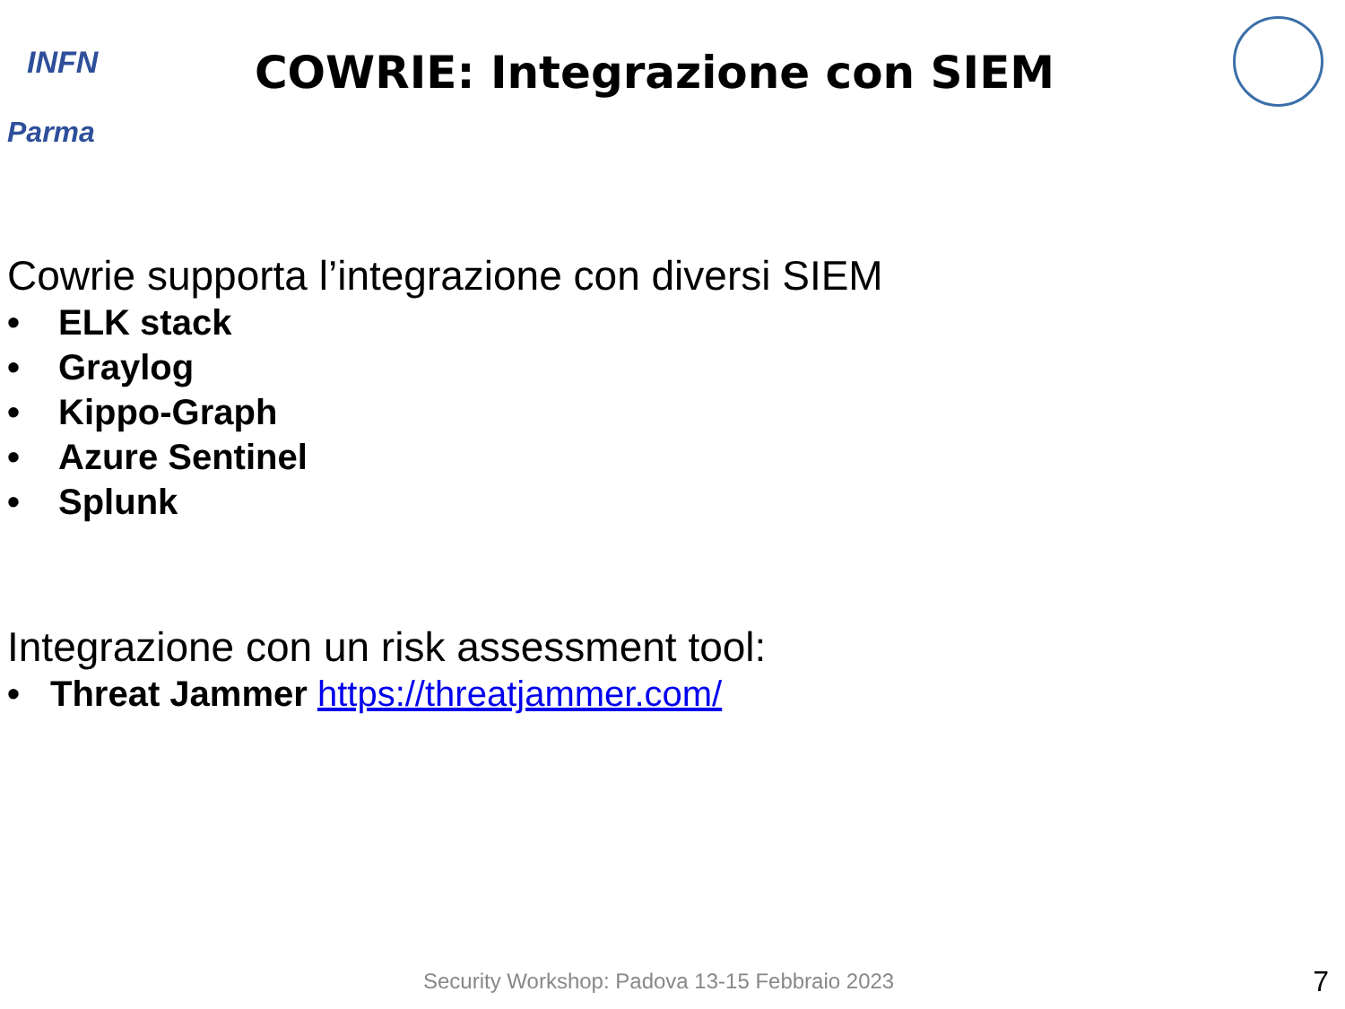INFN
Parma
COWRIE: Integrazione con SIEM
Cowrie supporta l’integrazione con diversi SIEM
• ELK stack
• Graylog
• Kippo-Graph
• Azure Sentinel
• Splunk
Integrazione con un risk assessment tool:
• Threat Jammer https://threatjammer.com/
Security Workshop: Padova 13-15 Febbraio 2023
7